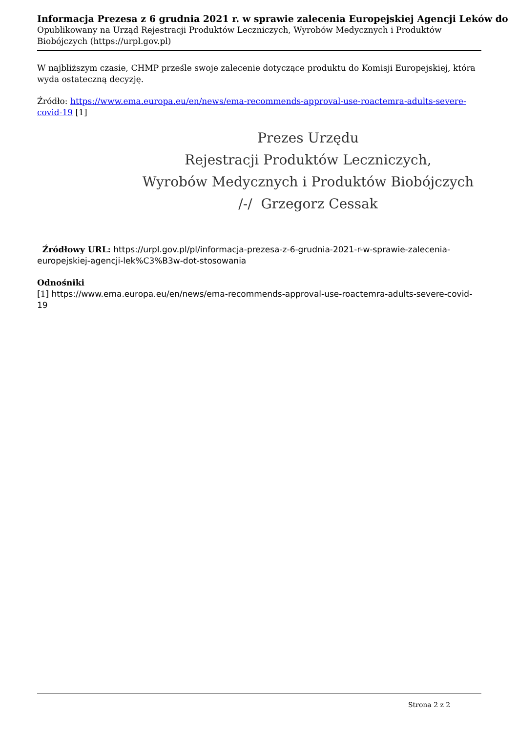Informacja Prezesa z 6 grudnia 2021 r. w sprawie zalecenia Europejskiej Agencji Leków do
Opublikowany na Urząd Rejestracji Produktów Leczniczych, Wyrobów Medycznych i Produktów Biobójczych (https://urpl.gov.pl)
W najbliższym czasie, CHMP prześle swoje zalecenie dotyczące produktu do Komisji Europejskiej, która wyda ostateczną decyzję.
Źródło: https://www.ema.europa.eu/en/news/ema-recommends-approval-use-roactemra-adults-severe-covid-19 [1]
Prezes Urzędu
Rejestracji Produktów Leczniczych,
Wyrobów Medycznych i Produktów Biobójczych
/-/ Grzegorz Cessak
Źródłowy URL: https://urpl.gov.pl/pl/informacja-prezesa-z-6-grudnia-2021-r-w-sprawie-zalecenia-europejskiej-agencji-lek%C3%B3w-dot-stosowania
Odnośniki
[1] https://www.ema.europa.eu/en/news/ema-recommends-approval-use-roactemra-adults-severe-covid-19
Strona 2 z 2